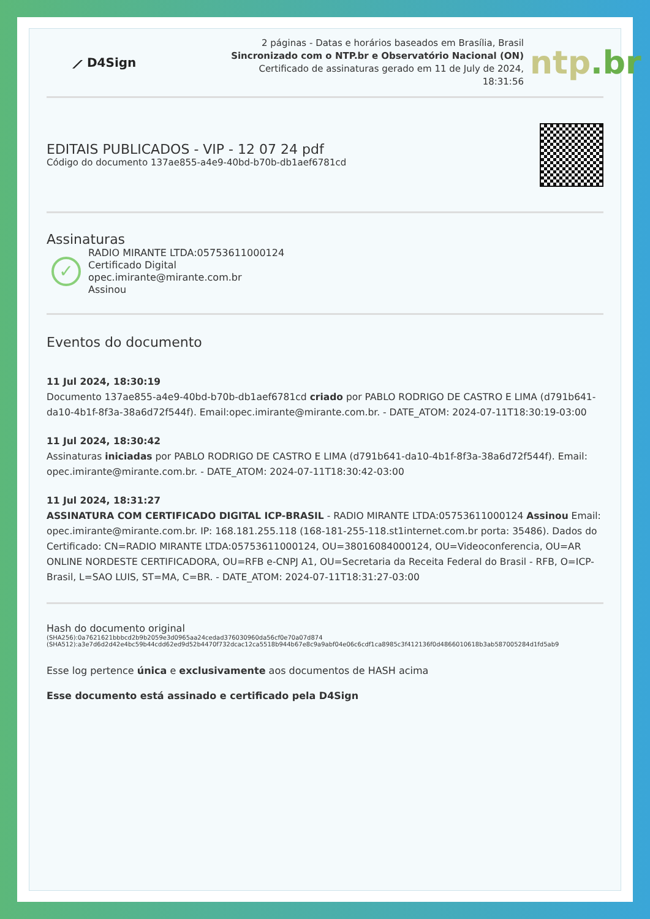⟋ D4Sign
2 páginas - Datas e horários baseados em Brasília, Brasil
Sincronizado com o NTP.br e Observatório Nacional (ON)
Certificado de assinaturas gerado em 11 de July de 2024, 18:31:56
ntp.br
EDITAIS PUBLICADOS - VIP - 12 07 24 pdf
Código do documento 137ae855-a4e9-40bd-b70b-db1aef6781cd
Assinaturas
✓
RADIO MIRANTE LTDA:05753611000124
Certificado Digital
opec.imirante@mirante.com.br
Assinou
Eventos do documento
11 Jul 2024, 18:30:19
Documento 137ae855-a4e9-40bd-b70b-db1aef6781cd criado por PABLO RODRIGO DE CASTRO E LIMA (d791b641-da10-4b1f-8f3a-38a6d72f544f). Email:opec.imirante@mirante.com.br. - DATE_ATOM: 2024-07-11T18:30:19-03:00
11 Jul 2024, 18:30:42
Assinaturas iniciadas por PABLO RODRIGO DE CASTRO E LIMA (d791b641-da10-4b1f-8f3a-38a6d72f544f). Email: opec.imirante@mirante.com.br. - DATE_ATOM: 2024-07-11T18:30:42-03:00
11 Jul 2024, 18:31:27
ASSINATURA COM CERTIFICADO DIGITAL ICP-BRASIL - RADIO MIRANTE LTDA:05753611000124 Assinou Email: opec.imirante@mirante.com.br. IP: 168.181.255.118 (168-181-255-118.st1internet.com.br porta: 35486). Dados do Certificado: CN=RADIO MIRANTE LTDA:05753611000124, OU=38016084000124, OU=Videoconferencia, OU=AR ONLINE NORDESTE CERTIFICADORA, OU=RFB e-CNPJ A1, OU=Secretaria da Receita Federal do Brasil - RFB, O=ICP-Brasil, L=SAO LUIS, ST=MA, C=BR. - DATE_ATOM: 2024-07-11T18:31:27-03:00
Hash do documento original
(SHA256):0a7621621bbbcd2b9b2059e3d0965aa24cedad376030960da56cf0e70a07d874
(SHA512):a3e7d6d2d42e4bc59b44cdd62ed9d52b4470f732dcac12ca5518b944b67e8c9a9abf04e06c6cdf1ca8985c3f412136f0d4866010618b3ab587005284d1fd5ab9
Esse log pertence única e exclusivamente aos documentos de HASH acima
Esse documento está assinado e certificado pela D4Sign